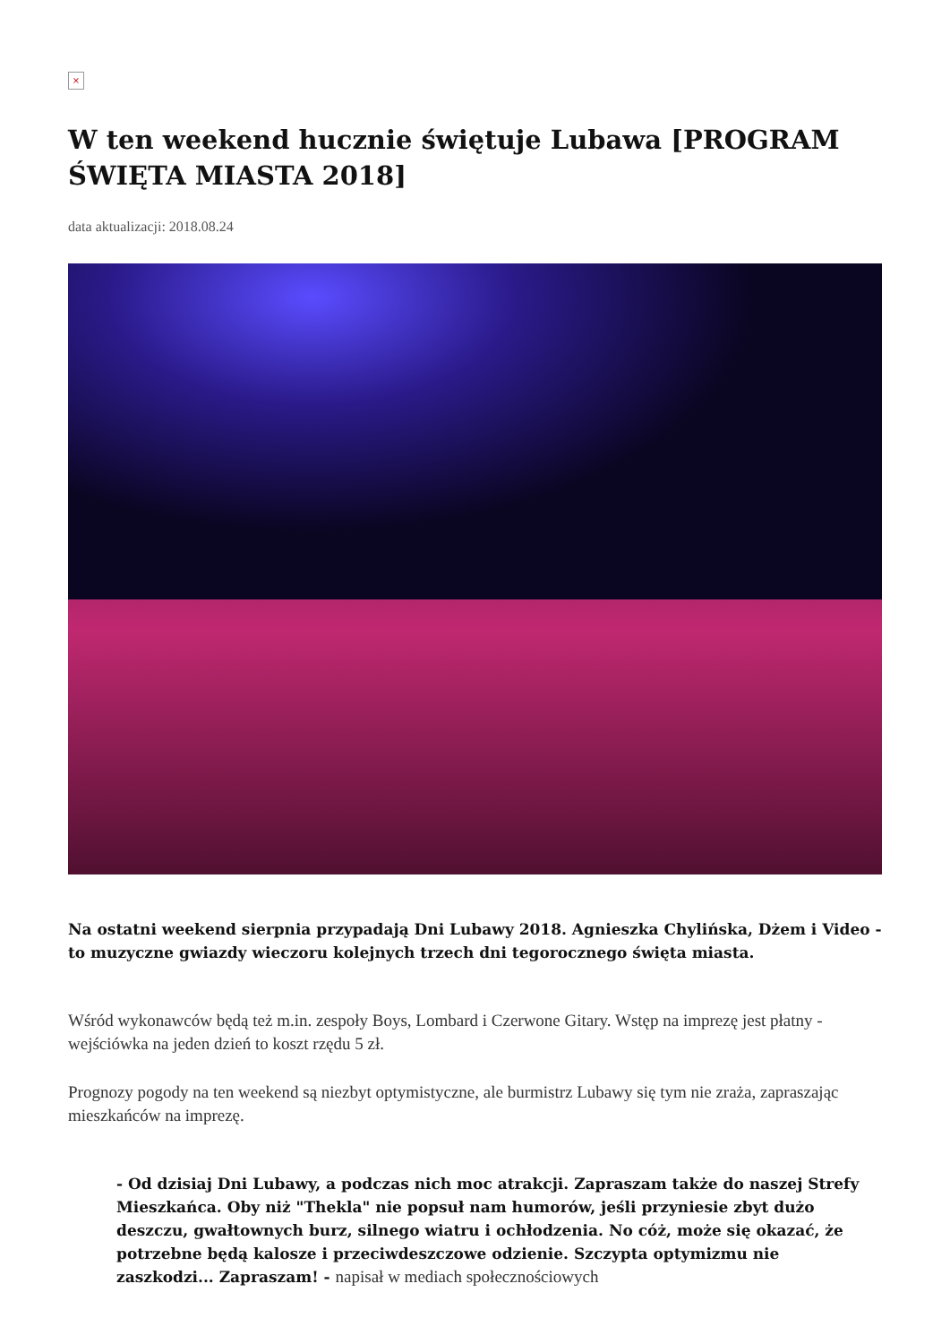×
W ten weekend hucznie świętuje Lubawa [PROGRAM ŚWIĘTA MIASTA 2018]
data aktualizacji: 2018.08.24
Na ostatni weekend sierpnia przypadają Dni Lubawy 2018. Agnieszka Chylińska, Dżem i Video - to muzyczne gwiazdy wieczoru kolejnych trzech dni tegorocznego święta miasta.
Wśród wykonawców będą też m.in. zespoły Boys, Lombard i Czerwone Gitary. Wstęp na imprezę jest płatny - wejściówka na jeden dzień to koszt rzędu 5 zł.
Prognozy pogody na ten weekend są niezbyt optymistyczne, ale burmistrz Lubawy się tym nie zraża, zapraszając mieszkańców na imprezę.
- Od dzisiaj Dni Lubawy, a podczas nich moc atrakcji. Zapraszam także do naszej Strefy Mieszkańca. Oby niż "Thekla" nie popsuł nam humorów, jeśli przyniesie zbyt dużo deszczu, gwałtownych burz, silnego wiatru i ochłodzenia. No cóż, może się okazać, że potrzebne będą kalosze i przeciwdeszczowe odzienie. Szczypta optymizmu nie zaszkodzi... Zapraszam! - napisał w mediach społecznościowych